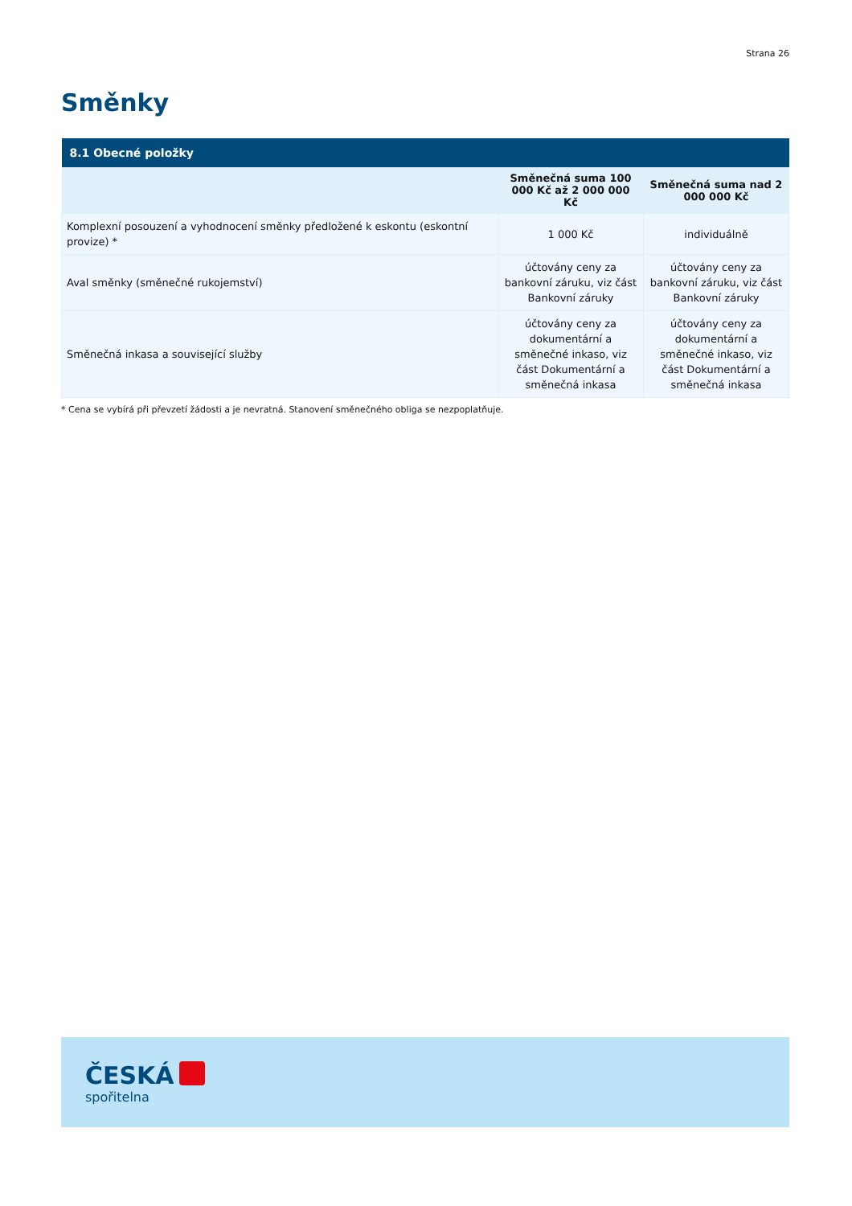Strana 26
Směnky
| 8.1 Obecné položky | | |
| --- | --- | --- |
| | Směnečná suma 100 000 Kč až 2 000 000 Kč | Směnečná suma nad 2 000 000 Kč |
| Komplexní posouzení a vyhodnocení směnky předložené k eskontu (eskontní provize) * | 1 000 Kč | individuálně |
| Aval směnky (směnečné rukojemství) | účtovány ceny za bankovní záruku, viz část Bankovní záruky | účtovány ceny za bankovní záruku, viz část Bankovní záruky |
| Směnečná inkasa a související služby | účtovány ceny za dokumentární a směnečné inkaso, viz část Dokumentární a směnečná inkasa | účtovány ceny za dokumentární a směnečné inkaso, viz část Dokumentární a směnečná inkasa |
* Cena se vybírá při převzetí žádosti a je nevratná. Stanovení směnečného obliga se nezpoplatňuje.
ČESKÁ
spořitelna